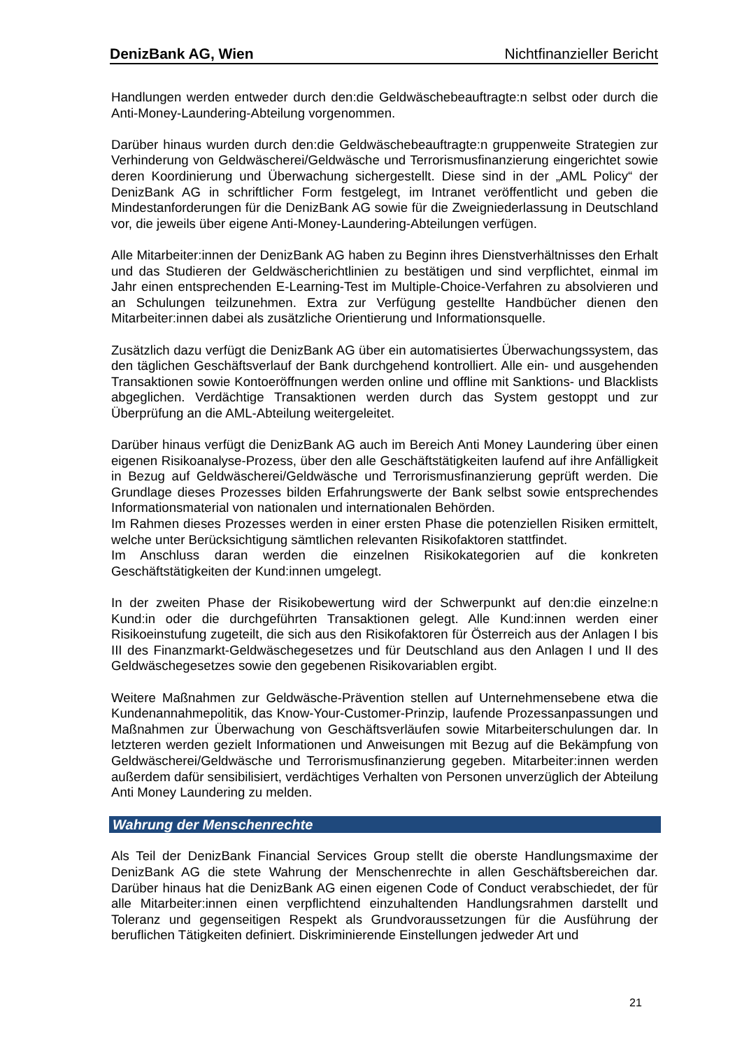DenizBank AG, Wien Nichtfinanzieller Bericht
Handlungen werden entweder durch den:die Geldwäschebeauftragte:n selbst oder durch die Anti-Money-Laundering-Abteilung vorgenommen.
Darüber hinaus wurden durch den:die Geldwäschebeauftragte:n gruppenweite Strategien zur Verhinderung von Geldwäscherei/Geldwäsche und Terrorismusfinanzierung eingerichtet sowie deren Koordinierung und Überwachung sichergestellt. Diese sind in der „AML Policy“ der DenizBank AG in schriftlicher Form festgelegt, im Intranet veröffentlicht und geben die Mindestanforderungen für die DenizBank AG sowie für die Zweigniederlassung in Deutschland vor, die jeweils über eigene Anti-Money-Laundering-Abteilungen verfügen.
Alle Mitarbeiter:innen der DenizBank AG haben zu Beginn ihres Dienstverhältnisses den Erhalt und das Studieren der Geldwäscherichtlinien zu bestätigen und sind verpflichtet, einmal im Jahr einen entsprechenden E-Learning-Test im Multiple-Choice-Verfahren zu absolvieren und an Schulungen teilzunehmen. Extra zur Verfügung gestellte Handbücher dienen den Mitarbeiter:innen dabei als zusätzliche Orientierung und Informationsquelle.
Zusätzlich dazu verfügt die DenizBank AG über ein automatisiertes Überwachungssystem, das den täglichen Geschäftsverlauf der Bank durchgehend kontrolliert. Alle ein- und ausgehenden Transaktionen sowie Kontoeröffnungen werden online und offline mit Sanktions- und Blacklists abgeglichen. Verdächtige Transaktionen werden durch das System gestoppt und zur Überprüfung an die AML-Abteilung weitergeleitet.
Darüber hinaus verfügt die DenizBank AG auch im Bereich Anti Money Laundering über einen eigenen Risikoanalyse-Prozess, über den alle Geschäftstätigkeiten laufend auf ihre Anfälligkeit in Bezug auf Geldwäscherei/Geldwäsche und Terrorismusfinanzierung geprüft werden. Die Grundlage dieses Prozesses bilden Erfahrungswerte der Bank selbst sowie entsprechendes Informationsmaterial von nationalen und internationalen Behörden.
Im Rahmen dieses Prozesses werden in einer ersten Phase die potenziellen Risiken ermittelt, welche unter Berücksichtigung sämtlichen relevanten Risikofaktoren stattfindet.
Im Anschluss daran werden die einzelnen Risikokategorien auf die konkreten Geschäftstätigkeiten der Kund:innen umgelegt.
In der zweiten Phase der Risikobewertung wird der Schwerpunkt auf den:die einzelne:n Kund:in oder die durchgeführten Transaktionen gelegt. Alle Kund:innen werden einer Risikoeinstufung zugeteilt, die sich aus den Risikofaktoren für Österreich aus der Anlagen I bis III des Finanzmarkt-Geldwäschegesetzes und für Deutschland aus den Anlagen I und II des Geldwäschegesetzes sowie den gegebenen Risikovariablen ergibt.
Weitere Maßnahmen zur Geldwäsche-Prävention stellen auf Unternehmensebene etwa die Kundenannahmepolitik, das Know-Your-Customer-Prinzip, laufende Prozessanpassungen und Maßnahmen zur Überwachung von Geschäftsverläufen sowie Mitarbeiterschulungen dar. In letzteren werden gezielt Informationen und Anweisungen mit Bezug auf die Bekämpfung von Geldwäscherei/Geldwäsche und Terrorismusfinanzierung gegeben. Mitarbeiter:innen werden außerdem dafür sensibilisiert, verdächtiges Verhalten von Personen unverzüglich der Abteilung Anti Money Laundering zu melden.
Wahrung der Menschenrechte
Als Teil der DenizBank Financial Services Group stellt die oberste Handlungsmaxime der DenizBank AG die stete Wahrung der Menschenrechte in allen Geschäftsbereichen dar. Darüber hinaus hat die DenizBank AG einen eigenen Code of Conduct verabschiedet, der für alle Mitarbeiter:innen einen verpflichtend einzuhaltenden Handlungsrahmen darstellt und Toleranz und gegenseitigen Respekt als Grundvoraussetzungen für die Ausführung der beruflichen Tätigkeiten definiert. Diskriminierende Einstellungen jedweder Art und
21